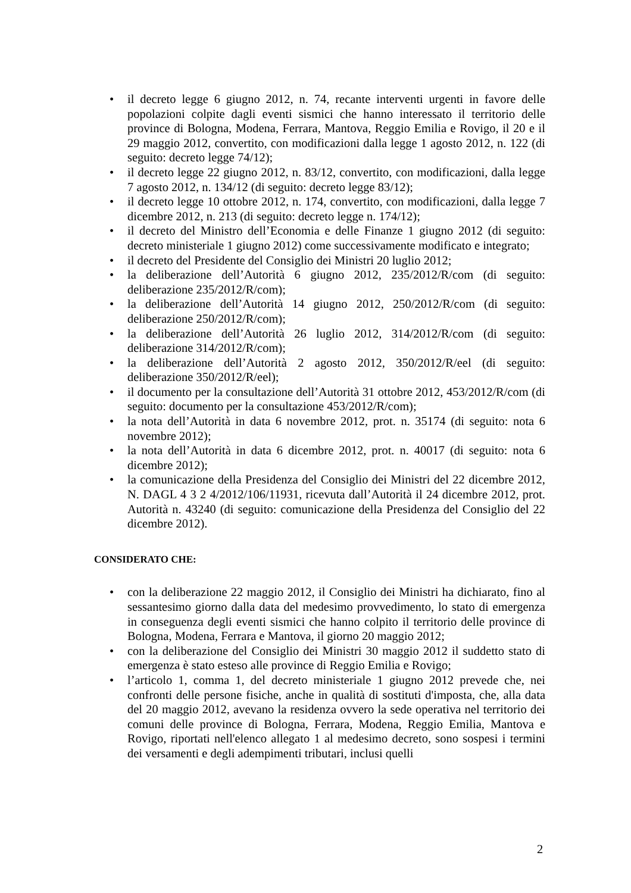• il decreto legge 6 giugno 2012, n. 74, recante interventi urgenti in favore delle popolazioni colpite dagli eventi sismici che hanno interessato il territorio delle province di Bologna, Modena, Ferrara, Mantova, Reggio Emilia e Rovigo, il 20 e il 29 maggio 2012, convertito, con modificazioni dalla legge 1 agosto 2012, n. 122 (di seguito: decreto legge 74/12);
• il decreto legge 22 giugno 2012, n. 83/12, convertito, con modificazioni, dalla legge 7 agosto 2012, n. 134/12 (di seguito: decreto legge 83/12);
• il decreto legge 10 ottobre 2012, n. 174, convertito, con modificazioni, dalla legge 7 dicembre 2012, n. 213 (di seguito: decreto legge n. 174/12);
• il decreto del Ministro dell’Economia e delle Finanze 1 giugno 2012 (di seguito: decreto ministeriale 1 giugno 2012) come successivamente modificato e integrato;
• il decreto del Presidente del Consiglio dei Ministri 20 luglio 2012;
• la deliberazione dell’Autorità 6 giugno 2012, 235/2012/R/com (di seguito: deliberazione 235/2012/R/com);
• la deliberazione dell’Autorità 14 giugno 2012, 250/2012/R/com (di seguito: deliberazione 250/2012/R/com);
• la deliberazione dell’Autorità 26 luglio 2012, 314/2012/R/com (di seguito: deliberazione 314/2012/R/com);
• la deliberazione dell’Autorità 2 agosto 2012, 350/2012/R/eel (di seguito: deliberazione 350/2012/R/eel);
• il documento per la consultazione dell’Autorità 31 ottobre 2012, 453/2012/R/com (di seguito: documento per la consultazione 453/2012/R/com);
• la nota dell’Autorità in data 6 novembre 2012, prot. n. 35174 (di seguito: nota 6 novembre 2012);
• la nota dell’Autorità in data 6 dicembre 2012, prot. n. 40017 (di seguito: nota 6 dicembre 2012);
• la comunicazione della Presidenza del Consiglio dei Ministri del 22 dicembre 2012, N. DAGL 4 3 2 4/2012/106/11931, ricevuta dall’Autorità il 24 dicembre 2012, prot. Autorità n. 43240 (di seguito: comunicazione della Presidenza del Consiglio del 22 dicembre 2012).
CONSIDERATO CHE:
• con la deliberazione 22 maggio 2012, il Consiglio dei Ministri ha dichiarato, fino al sessantesimo giorno dalla data del medesimo provvedimento, lo stato di emergenza in conseguenza degli eventi sismici che hanno colpito il territorio delle province di Bologna, Modena, Ferrara e Mantova, il giorno 20 maggio 2012;
• con la deliberazione del Consiglio dei Ministri 30 maggio 2012 il suddetto stato di emergenza è stato esteso alle province di Reggio Emilia e Rovigo;
• l’articolo 1, comma 1, del decreto ministeriale 1 giugno 2012 prevede che, nei confronti delle persone fisiche, anche in qualità di sostituti d'imposta, che, alla data del 20 maggio 2012, avevano la residenza ovvero la sede operativa nel territorio dei comuni delle province di Bologna, Ferrara, Modena, Reggio Emilia, Mantova e Rovigo, riportati nell'elenco allegato 1 al medesimo decreto, sono sospesi i termini dei versamenti e degli adempimenti tributari, inclusi quelli
2